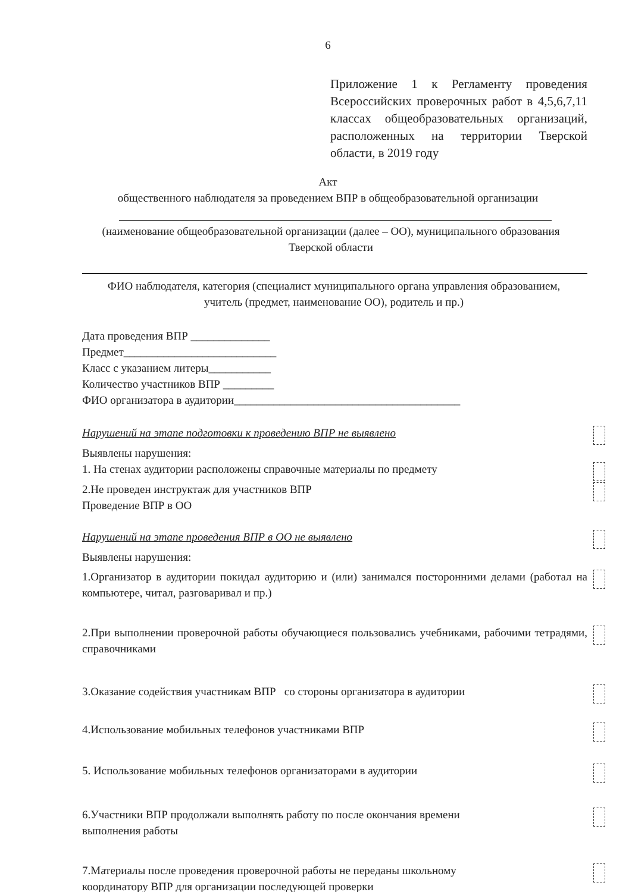6
Приложение 1 к Регламенту проведения Всероссийских проверочных работ в 4,5,6,7,11 классах общеобразовательных организаций, расположенных на территории Тверской области, в 2019 году
Акт
общественного наблюдателя за проведением ВПР в общеобразовательной организации
(наименование общеобразовательной организации (далее – ОО), муниципального образования Тверской области
ФИО наблюдателя, категория (специалист муниципального органа управления образованием, учитель (предмет, наименование ОО), родитель и пр.)
Дата проведения ВПР ______________
Предмет___________________________
Класс с указанием литеры___________
Количество участников ВПР _________
ФИО организатора в аудитории________________________________________
Нарушений на этапе подготовки к проведению ВПР не выявлено
Выявлены нарушения:
1. На стенах аудитории расположены справочные материалы по предмету
2.Не проведен инструктаж для участников ВПР
Проведение ВПР в ОО
Нарушений на этапе проведения ВПР в ОО не выявлено
Выявлены нарушения:
1.Организатор в аудитории покидал аудиторию и (или) занимался посторонними делами (работал на компьютере, читал, разговаривал и пр.)
2.При выполнении проверочной работы обучающиеся пользовались учебниками, рабочими тетрадями, справочниками
3.Оказание содействия участникам ВПР со стороны организатора в аудитории
4.Использование мобильных телефонов участниками ВПР
5. Использование мобильных телефонов организаторами в аудитории
6.Участники ВПР продолжали выполнять работу по после окончания времени
выполнения работы
7.Материалы после проведения проверочной работы не переданы школьному
координатору ВПР для организации последующей проверки